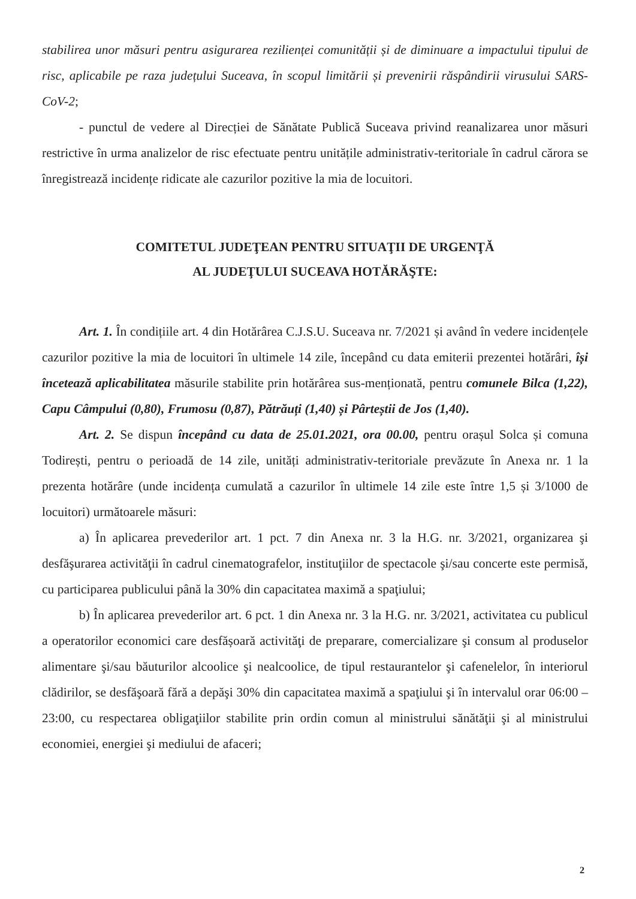stabilirea unor măsuri pentru asigurarea rezilienței comunității și de diminuare a impactului tipului de risc, aplicabile pe raza județului Suceava, în scopul limitării și prevenirii răspândirii virusului SARS-CoV-2;
- punctul de vedere al Direcției de Sănătate Publică Suceava privind reanalizarea unor măsuri restrictive în urma analizelor de risc efectuate pentru unitățile administrativ-teritoriale în cadrul cărora se înregistrează incidențe ridicate ale cazurilor pozitive la mia de locuitori.
COMITETUL JUDEŢEAN PENTRU SITUAŢII DE URGENŢĂ
AL JUDEŢULUI SUCEAVA HOTĂRĂŞTE:
Art. 1. În condițiile art. 4 din Hotărârea C.J.S.U. Suceava nr. 7/2021 și având în vedere incidențele cazurilor pozitive la mia de locuitori în ultimele 14 zile, începând cu data emiterii prezentei hotărâri, își încetează aplicabilitatea măsurile stabilite prin hotărârea sus-menționată, pentru comunele Bilca (1,22), Capu Câmpului (0,80), Frumosu (0,87), Pătrăuți (1,40) și Pârteștii de Jos (1,40).
Art. 2. Se dispun începând cu data de 25.01.2021, ora 00.00, pentru orașul Solca și comuna Todirești, pentru o perioadă de 14 zile, unități administrativ-teritoriale prevăzute în Anexa nr. 1 la prezenta hotărâre (unde incidența cumulată a cazurilor în ultimele 14 zile este între 1,5 și 3/1000 de locuitori) următoarele măsuri:
a) În aplicarea prevederilor art. 1 pct. 7 din Anexa nr. 3 la H.G. nr. 3/2021, organizarea şi desfăşurarea activităţii în cadrul cinematografelor, instituţiilor de spectacole şi/sau concerte este permisă, cu participarea publicului până la 30% din capacitatea maximă a spaţiului;
b) În aplicarea prevederilor art. 6 pct. 1 din Anexa nr. 3 la H.G. nr. 3/2021, activitatea cu publicul a operatorilor economici care desfășoară activităţi de preparare, comercializare şi consum al produselor alimentare şi/sau băuturilor alcoolice şi nealcoolice, de tipul restaurantelor şi cafenelelor, în interiorul clădirilor, se desfăşoară fără a depăşi 30% din capacitatea maximă a spaţiului şi în intervalul orar 06:00 – 23:00, cu respectarea obligaţiilor stabilite prin ordin comun al ministrului sănătăţii şi al ministrului economiei, energiei şi mediului de afaceri;
2